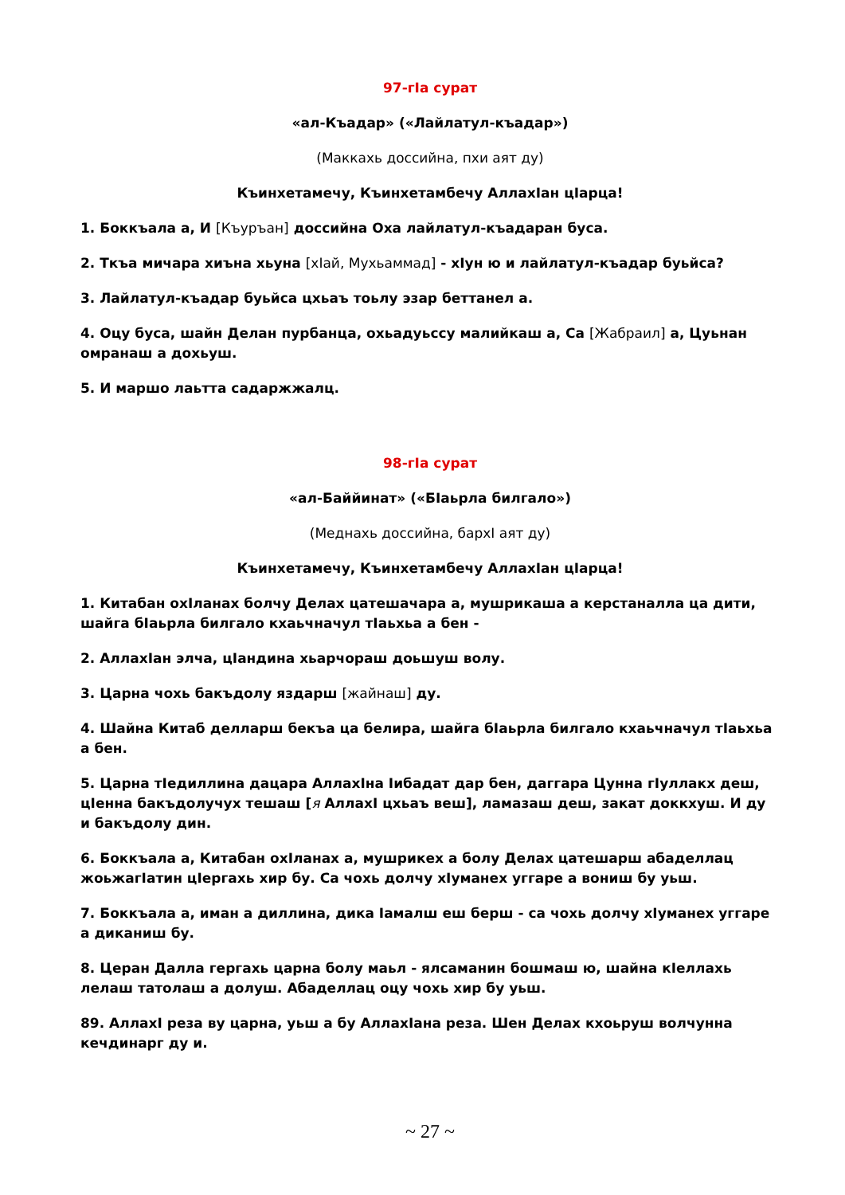97-гIа сурат
«ал-Къадар» («Лайлатул-къадар»)
(Маккахь доссийна, пхи аят ду)
Къинхетамечу, Къинхетамбечу АллахIан цIарца!
1. Боккъала а, И [Къуръан] доссийна Оха лайлатул-къадаран буса.
2. Ткъа мичара хиъна хьуна [хIай, Мухьаммад] - хIун ю и лайлатул-къадар буьйса?
3. Лайлатул-къадар буьйса цхьаъ тоьлу эзар беттанел а.
4. Оцу буса, шайн Делан пурбанца, охьадуьссу малийкаш а, Са [Жабраил] а, Цуьнан омранаш а дохьуш.
5. И маршо лаьтта садаржжалц.
98-гIа сурат
«ал-Баййинат» («БIаьрла билгало»)
(Меднахь доссийна, бархI аят ду)
Къинхетамечу, Къинхетамбечу АллахIан цIарца!
1. Китабан охIланах болчу Делах цатешачара а, мушрикаша а керстаналла ца дити, шайга бIаьрла билгало кхаьчначул тIаьхьа а бен -
2. АллахIан элча, цIандина хьарчораш доьшуш волу.
3. Царна чохь бакъдолу яздарш [жайнаш] ду.
4. Шайна Китаб делларш бекъа ца белира, шайга бIаьрла билгало кхаьчначул тIаьхьа а бен.
5. Царна тIедиллина дацара АллахIна Iибадат дар бен, даггара Цунна гIуллакх деш, цIенна бакъдолучух тешаш [я АллахI цхьаъ веш], ламазаш деш, закат доккхуш. И ду и бакъдолу дин.
6. Боккъала а, Китабан охIланах а, мушрикех а болу Делах цатешарш абаделлац жоьжагIатин цIергахь хир бу. Са чохь долчу хIуманех уггаре а вониш бу уьш.
7. Боккъала а, иман а диллина, дика Iамалш еш берш - са чохь долчу хIуманех уггаре а диканиш бу.
8. Церан Далла гергахь царна болу маьл - ялсаманин бошмаш ю, шайна кIеллахь лелаш татолаш а долуш. Абаделлац оцу чохь хир бу уьш.
89. АллахI реза ву царна, уьш а бу АллахIана реза. Шен Делах кхоьруш волчунна кечдинарг ду и.
~ 27 ~